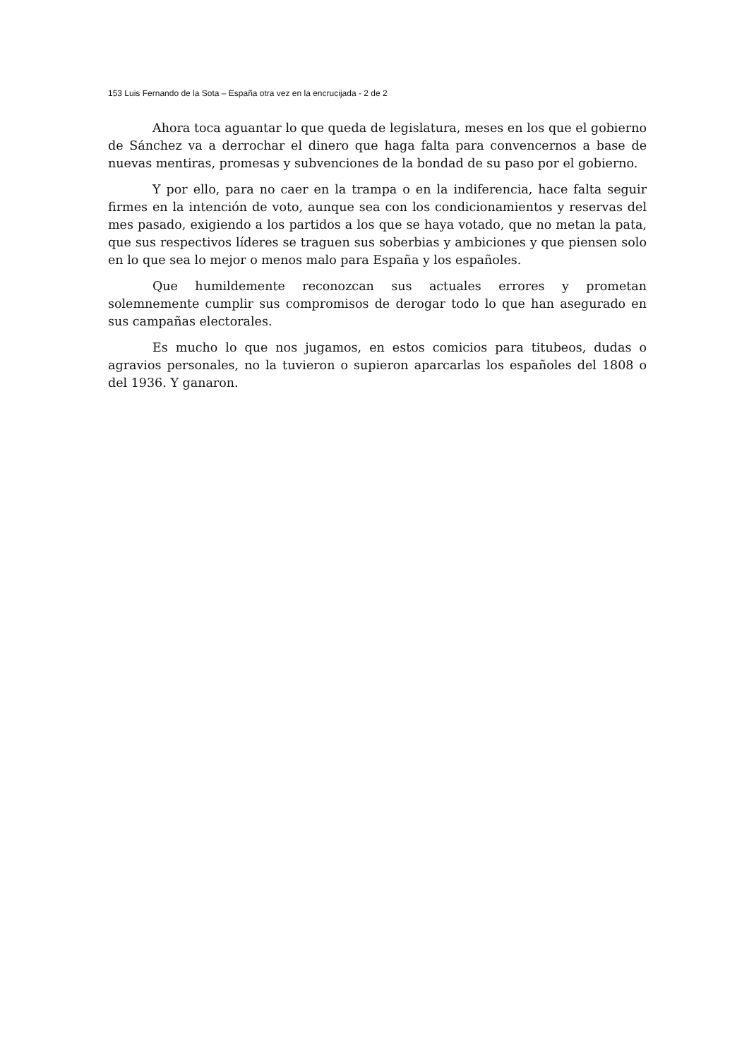153 Luis Fernando de la Sota – España otra vez en la encrucijada - 2 de 2
Ahora toca aguantar lo que queda de legislatura, meses en los que el gobierno de Sánchez va a derrochar el dinero que haga falta para convencernos a base de nuevas mentiras, promesas y subvenciones de la bondad de su paso por el gobierno.
Y por ello, para no caer en la trampa o en la indiferencia, hace falta seguir firmes en la intención de voto, aunque sea con los condicionamientos y reservas del mes pasado, exigiendo a los partidos a los que se haya votado, que no metan la pata, que sus respectivos líderes se traguen sus soberbias y ambiciones y que piensen solo en lo que sea lo mejor o menos malo para España y los españoles.
Que humildemente reconozcan sus actuales errores y prometan solemnemente cumplir sus compromisos de derogar todo lo que han asegurado en sus campañas electorales.
Es mucho lo que nos jugamos, en estos comicios para titubeos, dudas o agravios personales, no la tuvieron o supieron aparcarlas los españoles del 1808 o del 1936. Y ganaron.